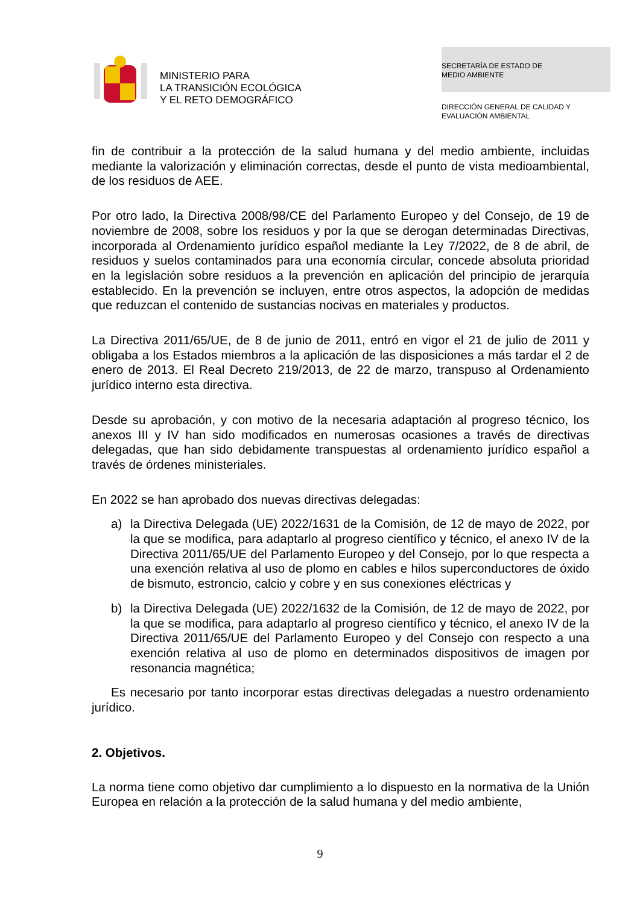MINISTERIO PARA
LA TRANSICIÓN ECOLÓGICA
Y EL RETO DEMOGRÁFICO
SECRETARÍA DE ESTADO DE
MEDIO AMBIENTE
DIRECCIÓN GENERAL DE CALIDAD Y
EVALUACIÓN AMBIENTAL
fin de contribuir a la protección de la salud humana y del medio ambiente, incluidas mediante la valorización y eliminación correctas, desde el punto de vista medioambiental, de los residuos de AEE.
Por otro lado, la Directiva 2008/98/CE del Parlamento Europeo y del Consejo, de 19 de noviembre de 2008, sobre los residuos y por la que se derogan determinadas Directivas, incorporada al Ordenamiento jurídico español mediante la Ley 7/2022, de 8 de abril, de residuos y suelos contaminados para una economía circular, concede absoluta prioridad en la legislación sobre residuos a la prevención en aplicación del principio de jerarquía establecido. En la prevención se incluyen, entre otros aspectos, la adopción de medidas que reduzcan el contenido de sustancias nocivas en materiales y productos.
La Directiva 2011/65/UE, de 8 de junio de 2011, entró en vigor el 21 de julio de 2011 y obligaba a los Estados miembros a la aplicación de las disposiciones a más tardar el 2 de enero de 2013. El Real Decreto 219/2013, de 22 de marzo, transpuso al Ordenamiento jurídico interno esta directiva.
Desde su aprobación, y con motivo de la necesaria adaptación al progreso técnico, los anexos III y IV han sido modificados en numerosas ocasiones a través de directivas delegadas, que han sido debidamente transpuestas al ordenamiento jurídico español a través de órdenes ministeriales.
En 2022 se han aprobado dos nuevas directivas delegadas:
a) la Directiva Delegada (UE) 2022/1631 de la Comisión, de 12 de mayo de 2022, por la que se modifica, para adaptarlo al progreso científico y técnico, el anexo IV de la Directiva 2011/65/UE del Parlamento Europeo y del Consejo, por lo que respecta a una exención relativa al uso de plomo en cables e hilos superconductores de óxido de bismuto, estroncio, calcio y cobre y en sus conexiones eléctricas y
b) la Directiva Delegada (UE) 2022/1632 de la Comisión, de 12 de mayo de 2022, por la que se modifica, para adaptarlo al progreso científico y técnico, el anexo IV de la Directiva 2011/65/UE del Parlamento Europeo y del Consejo con respecto a una exención relativa al uso de plomo en determinados dispositivos de imagen por resonancia magnética;
Es necesario por tanto incorporar estas directivas delegadas a nuestro ordenamiento jurídico.
2. Objetivos.
La norma tiene como objetivo dar cumplimiento a lo dispuesto en la normativa de la Unión Europea en relación a la protección de la salud humana y del medio ambiente,
9